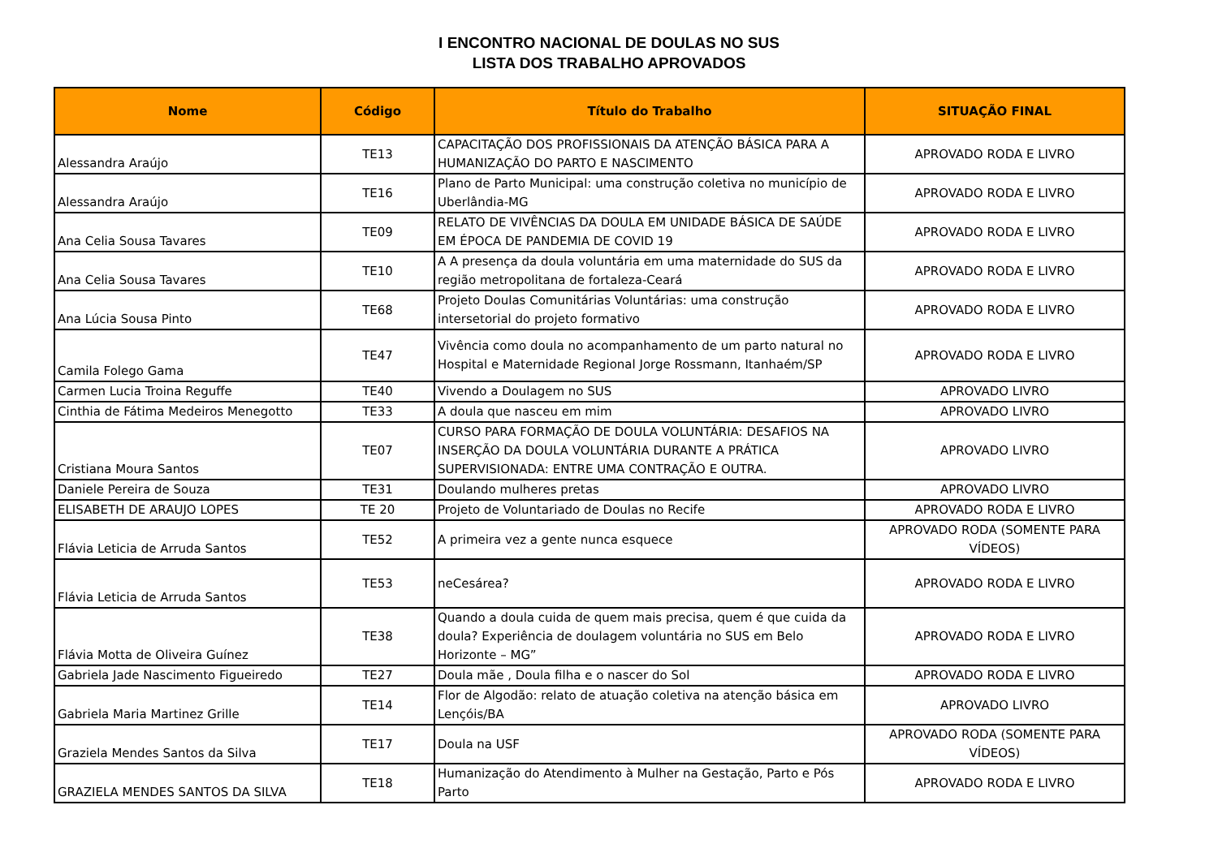I ENCONTRO NACIONAL DE DOULAS NO SUS
LISTA DOS TRABALHO APROVADOS
| Nome | Código | Título do Trabalho | SITUAÇÃO FINAL |
| --- | --- | --- | --- |
| Alessandra Araújo | TE13 | CAPACITAÇÃO DOS PROFISSIONAIS DA ATENÇÃO BÁSICA PARA A HUMANIZAÇÃO DO PARTO E NASCIMENTO | APROVADO RODA E LIVRO |
| Alessandra Araújo | TE16 | Plano de Parto Municipal: uma construção coletiva no município de Uberlândia-MG | APROVADO RODA E LIVRO |
| Ana Celia Sousa Tavares | TE09 | RELATO DE VIVÊNCIAS DA DOULA EM UNIDADE BÁSICA DE SAÚDE EM ÉPOCA DE PANDEMIA DE COVID 19 | APROVADO RODA E LIVRO |
| Ana Celia Sousa Tavares | TE10 | A A presença da doula voluntária em uma maternidade do SUS da região metropolitana de fortaleza-Ceará | APROVADO RODA E LIVRO |
| Ana Lúcia Sousa Pinto | TE68 | Projeto Doulas Comunitárias Voluntárias: uma construção intersetorial do projeto formativo | APROVADO RODA E LIVRO |
| Camila Folego Gama | TE47 | Vivência como doula no acompanhamento de um parto natural no Hospital e Maternidade Regional Jorge Rossmann, Itanhaém/SP | APROVADO RODA E LIVRO |
| Carmen Lucia Troina Reguffe | TE40 | Vivendo a Doulagem no SUS | APROVADO LIVRO |
| Cinthia de Fátima Medeiros Menegotto | TE33 | A doula que nasceu em mim | APROVADO LIVRO |
| Cristiana Moura Santos | TE07 | CURSO PARA FORMAÇÃO DE DOULA VOLUNTÁRIA: DESAFIOS NA INSERÇÃO DA DOULA VOLUNTÁRIA DURANTE A PRÁTICA SUPERVISIONADA: ENTRE UMA CONTRAÇÃO E OUTRA. | APROVADO LIVRO |
| Daniele Pereira de Souza | TE31 | Doulando mulheres pretas | APROVADO LIVRO |
| ELISABETH DE ARAUJO LOPES | TE 20 | Projeto de Voluntariado de Doulas no Recife | APROVADO RODA E LIVRO |
| Flávia Leticia de Arruda Santos | TE52 | A primeira vez a gente nunca esquece | APROVADO RODA (SOMENTE PARA VÍDEOS) |
| Flávia Leticia de Arruda Santos | TE53 | neCesárea? | APROVADO RODA E LIVRO |
| Flávia Motta de Oliveira Guínez | TE38 | Quando a doula cuida de quem mais precisa, quem é que cuida da doula? Experiência de doulagem voluntária no SUS em Belo Horizonte – MG” | APROVADO RODA E LIVRO |
| Gabriela Jade Nascimento Figueiredo | TE27 | Doula mãe , Doula filha e o nascer do Sol | APROVADO RODA E LIVRO |
| Gabriela Maria Martinez Grille | TE14 | Flor de Algodão: relato de atuação coletiva na atenção básica em Lençóis/BA | APROVADO LIVRO |
| Graziela Mendes Santos da Silva | TE17 | Doula na USF | APROVADO RODA (SOMENTE PARA VÍDEOS) |
| GRAZIELA MENDES SANTOS DA SILVA | TE18 | Humanização do Atendimento à Mulher na Gestação, Parto e Pós Parto | APROVADO RODA E LIVRO |